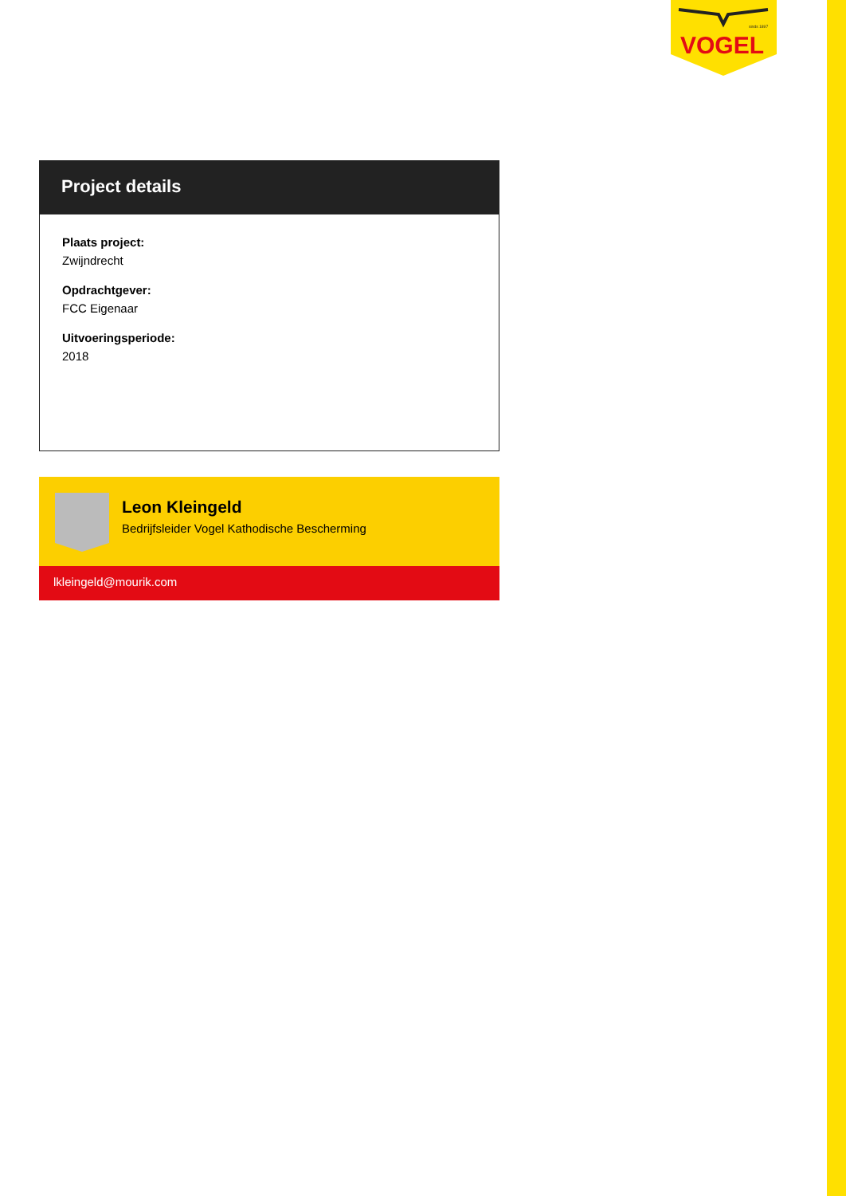VOGEL
sinds 1897
Project details
Plaats project:
Zwijndrecht
Opdrachtgever:
FCC Eigenaar
Uitvoeringsperiode:
2018
Leon Kleingeld
Bedrijfsleider Vogel Kathodische Bescherming
lkleingeld@mourik.com